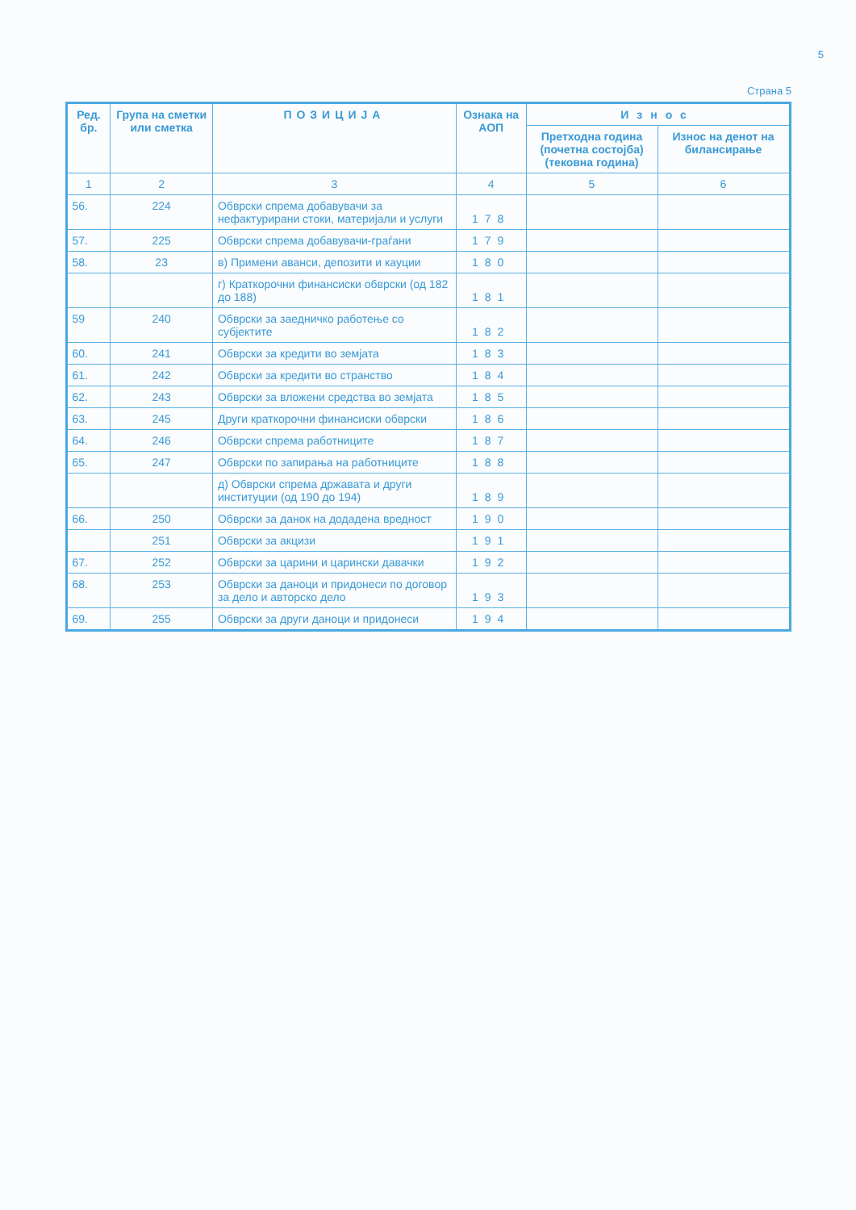5
Страна 5
| Ред. бр. | Група на сметки или сметка | ПОЗИЦИЈА | Ознака на АОП | Износ | |
| --- | --- | --- | --- | --- | --- |
| | | | | Претходна година (почетна состојба) (тековна година) | Износ на денот на билансирање |
| 1 | 2 | 3 | 4 | 5 | 6 |
| 56. | 224 | Обврски спрема добавувачи за нефактурирани стоки, материјали и услуги | 178 | | |
| 57. | 225 | Обврски спрема добавувачи-граѓани | 179 | | |
| 58. | 23 | в) Примени аванси, депозити и кауции | 180 | | |
| | | г) Краткорочни финансиски обврски (од 182 до 188) | 181 | | |
| 59 | 240 | Обврски за заедничко работење со субјектите | 182 | | |
| 60. | 241 | Обврски за кредити во земјата | 183 | | |
| 61. | 242 | Обврски за кредити во странство | 184 | | |
| 62. | 243 | Обврски за вложени средства во земјата | 185 | | |
| 63. | 245 | Други краткорочни финансиски обврски | 186 | | |
| 64. | 246 | Обврски спрема работниците | 187 | | |
| 65. | 247 | Обврски по запирања на работниците | 188 | | |
| | | д) Обврски спрема државата и други институции (од 190 до 194) | 189 | | |
| 66. | 250 | Обврски за данок на додадена вредност | 190 | | |
| | 251 | Обврски за акцизи | 191 | | |
| 67. | 252 | Обврски за царини и царински давачки | 192 | | |
| 68. | 253 | Обврски за даноци и придонеси по договор за дело и авторско дело | 193 | | |
| 69. | 255 | Обврски за други даноци и придонеси | 194 | | |